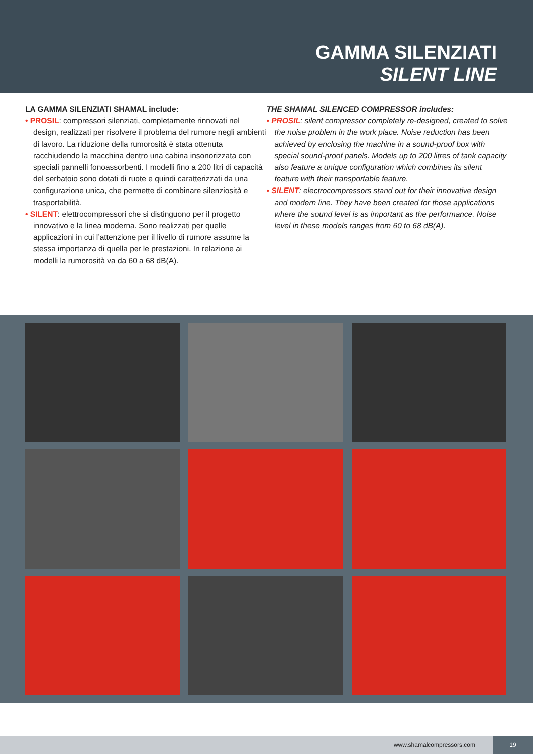GAMMA SILENZIATI
SILENT LINE
LA GAMMA SILENZIATI SHAMAL include:
• PROSIL: compressori silenziati, completamente rinnovati nel design, realizzati per risolvere il problema del rumore negli ambienti di lavoro. La riduzione della rumorosità è stata ottenuta racchiudendo la macchina dentro una cabina insonorizzata con speciali pannelli fonoassorbenti. I modelli fino a 200 litri di capacità del serbatoio sono dotati di ruote e quindi caratterizzati da una configurazione unica, che permette di combinare silenziosità e trasportabilità.
• SILENT: elettrocompressori che si distinguono per il progetto innovativo e la linea moderna. Sono realizzati per quelle applicazioni in cui l’attenzione per il livello di rumore assume la stessa importanza di quella per le prestazioni. In relazione ai modelli la rumorosità va da 60 a 68 dB(A).
THE SHAMAL SILENCED COMPRESSOR includes:
• PROSIL: silent compressor completely re-designed, created to solve the noise problem in the work place. Noise reduction has been achieved by enclosing the machine in a sound-proof box with special sound-proof panels. Models up to 200 litres of tank capacity also feature a unique configuration which combines its silent feature with their transportable feature.
• SILENT: electrocompressors stand out for their innovative design and modern line. They have been created for those applications where the sound level is as important as the performance. Noise level in these models ranges from 60 to 68 dB(A).
www.shamalcompressors.com
19